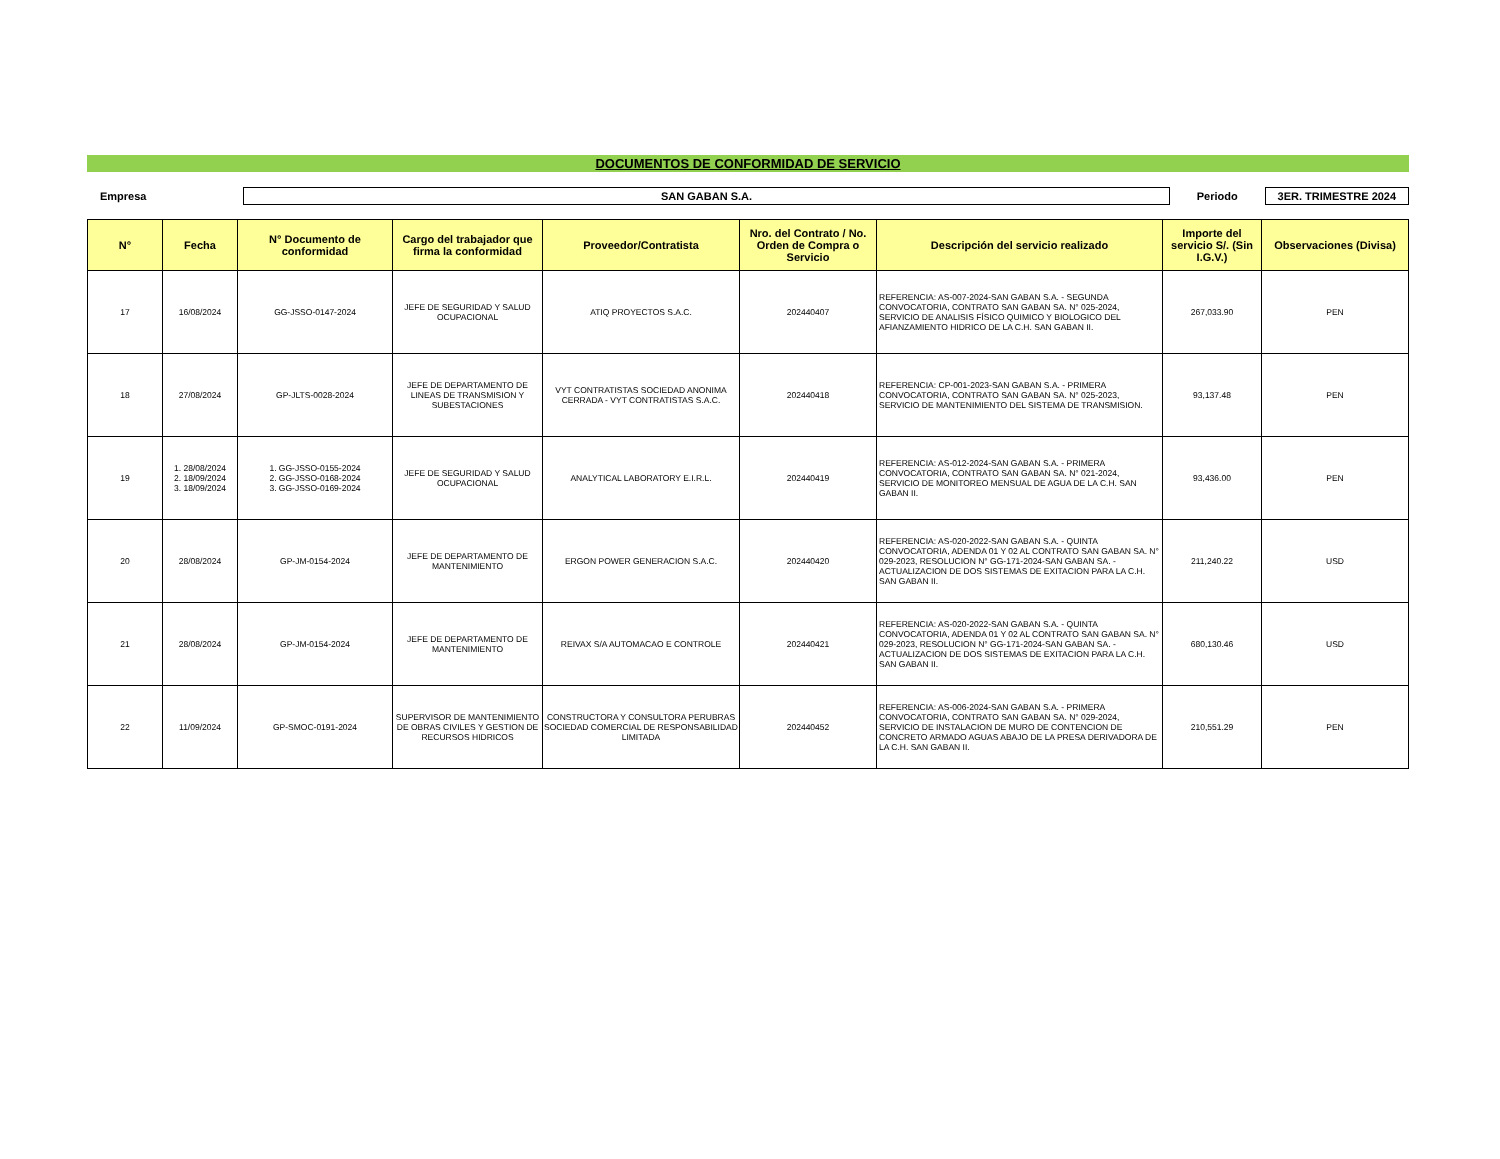DOCUMENTOS DE CONFORMIDAD DE SERVICIO
Empresa
SAN GABAN S.A.
Periodo
3ER. TRIMESTRE 2024
| N° | Fecha | N° Documento de conformidad | Cargo del trabajador que firma la conformidad | Proveedor/Contratista | Nro. del Contrato / No. Orden de Compra o Servicio | Descripción del servicio realizado | Importe del servicio S/. (Sin I.G.V.) | Observaciones (Divisa) |
| --- | --- | --- | --- | --- | --- | --- | --- | --- |
| 17 | 16/08/2024 | GG-JSSO-0147-2024 | JEFE DE SEGURIDAD Y SALUD OCUPACIONAL | ATIQ PROYECTOS S.A.C. | 202440407 | REFERENCIA: AS-007-2024-SAN GABAN S.A. - SEGUNDA CONVOCATORIA, CONTRATO SAN GABAN SA. N° 025-2024, SERVICIO DE ANALISIS FÍSICO QUIMICO Y BIOLOGICO DEL AFIANZAMIENTO HIDRICO DE LA C.H. SAN GABAN II. | 267,033.90 | PEN |
| 18 | 27/08/2024 | GP-JLTS-0028-2024 | JEFE DE DEPARTAMENTO DE LINEAS DE TRANSMISION Y SUBESTACIONES | VYT CONTRATISTAS SOCIEDAD ANONIMA CERRADA - VYT CONTRATISTAS S.A.C. | 202440418 | REFERENCIA: CP-001-2023-SAN GABAN S.A. - PRIMERA CONVOCATORIA, CONTRATO SAN GABAN SA. N° 025-2023, SERVICIO DE MANTENIMIENTO DEL SISTEMA DE TRANSMISION. | 93,137.48 | PEN |
| 19 | 1. 28/08/2024 2. 18/09/2024 3. 18/09/2024 | 1. GG-JSSO-0155-2024 2. GG-JSSO-0168-2024 3. GG-JSSO-0169-2024 | JEFE DE SEGURIDAD Y SALUD OCUPACIONAL | ANALYTICAL LABORATORY E.I.R.L. | 202440419 | REFERENCIA: AS-012-2024-SAN GABAN S.A. - PRIMERA CONVOCATORIA, CONTRATO SAN GABAN SA. N° 021-2024, SERVICIO DE MONITOREO MENSUAL DE AGUA DE LA C.H. SAN GABAN II. | 93,436.00 | PEN |
| 20 | 28/08/2024 | GP-JM-0154-2024 | JEFE DE DEPARTAMENTO DE MANTENIMIENTO | ERGON POWER GENERACION S.A.C. | 202440420 | REFERENCIA: AS-020-2022-SAN GABAN S.A. - QUINTA CONVOCATORIA, ADENDA 01 Y 02 AL CONTRATO SAN GABAN SA. N° 029-2023, RESOLUCION N° GG-171-2024-SAN GABAN SA. - ACTUALIZACION DE DOS SISTEMAS DE EXITACION PARA LA C.H. SAN GABAN II. | 211,240.22 | USD |
| 21 | 28/08/2024 | GP-JM-0154-2024 | JEFE DE DEPARTAMENTO DE MANTENIMIENTO | REIVAX S/A AUTOMACAO E CONTROLE | 202440421 | REFERENCIA: AS-020-2022-SAN GABAN S.A. - QUINTA CONVOCATORIA, ADENDA 01 Y 02 AL CONTRATO SAN GABAN SA. N° 029-2023, RESOLUCION N° GG-171-2024-SAN GABAN SA. - ACTUALIZACION DE DOS SISTEMAS DE EXITACION PARA LA C.H. SAN GABAN II. | 680,130.46 | USD |
| 22 | 11/09/2024 | GP-SMOC-0191-2024 | SUPERVISOR DE MANTENIMIENTO DE OBRAS CIVILES Y GESTION DE RECURSOS HIDRICOS | CONSTRUCTORA Y CONSULTORA PERUBRAS SOCIEDAD COMERCIAL DE RESPONSABILIDAD LIMITADA | 202440452 | REFERENCIA: AS-006-2024-SAN GABAN S.A. - PRIMERA CONVOCATORIA, CONTRATO SAN GABAN SA. N° 029-2024, SERVICIO DE INSTALACION DE MURO DE CONTENCION DE CONCRETO ARMADO AGUAS ABAJO DE LA PRESA DERIVADORA DE LA C.H. SAN GABAN II. | 210,551.29 | PEN |